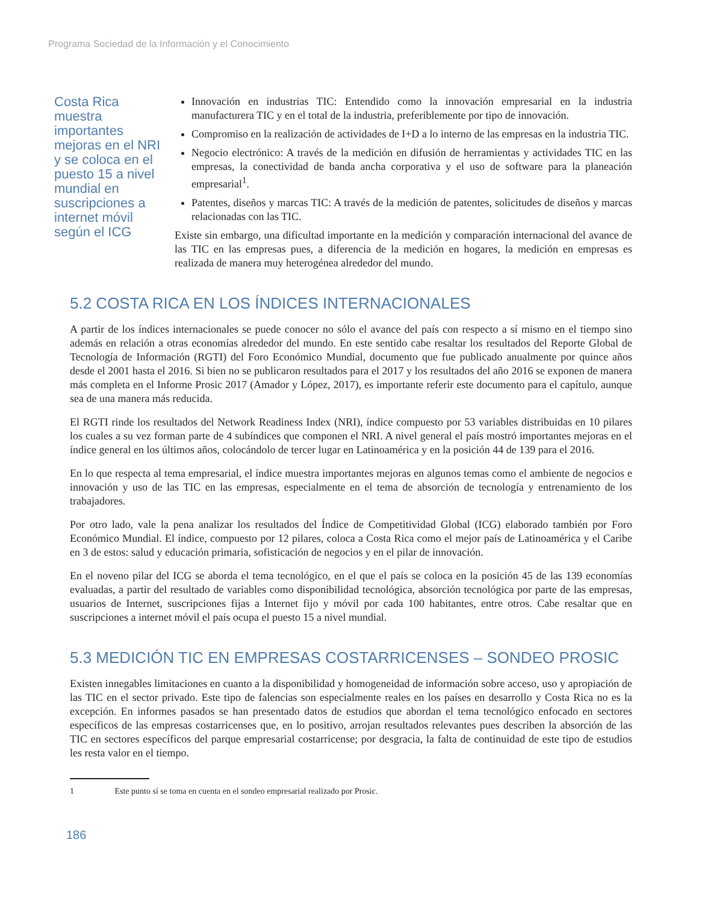Programa Sociedad de la Información y el Conocimiento
Costa Rica muestra importantes mejoras en el NRI y se coloca en el puesto 15 a nivel mundial en suscripciones a internet móvil según el ICG
Innovación en industrias TIC: Entendido como la innovación empresarial en la industria manufacturera TIC y en el total de la industria, preferiblemente por tipo de innovación.
Compromiso en la realización de actividades de I+D a lo interno de las empresas en la industria TIC.
Negocio electrónico: A través de la medición en difusión de herramientas y actividades TIC en las empresas, la conectividad de banda ancha corporativa y el uso de software para la planeación empresarial<sup>1</sup>.
Patentes, diseños y marcas TIC: A través de la medición de patentes, solicitudes de diseños y marcas relacionadas con las TIC.
Existe sin embargo, una dificultad importante en la medición y comparación internacional del avance de las TIC en las empresas pues, a diferencia de la medición en hogares, la medición en empresas es realizada de manera muy heterogénea alrededor del mundo.
5.2 COSTA RICA EN LOS ÍNDICES INTERNACIONALES
A partir de los índices internacionales se puede conocer no sólo el avance del país con respecto a sí mismo en el tiempo sino además en relación a otras economías alrededor del mundo. En este sentido cabe resaltar los resultados del Reporte Global de Tecnología de Información (RGTI) del Foro Económico Mundial, documento que fue publicado anualmente por quince años desde el 2001 hasta el 2016. Si bien no se publicaron resultados para el 2017 y los resultados del año 2016 se exponen de manera más completa en el Informe Prosic 2017 (Amador y López, 2017), es importante referir este documento para el capítulo, aunque sea de una manera más reducida.
El RGTI rinde los resultados del Network Readiness Index (NRI), índice compuesto por 53 variables distribuidas en 10 pilares los cuales a su vez forman parte de 4 subíndices que componen el NRI. A nivel general el país mostró importantes mejoras en el índice general en los últimos años, colocándolo de tercer lugar en Latinoamérica y en la posición 44 de 139 para el 2016.
En lo que respecta al tema empresarial, el índice muestra importantes mejoras en algunos temas como el ambiente de negocios e innovación y uso de las TIC en las empresas, especialmente en el tema de absorción de tecnología y entrenamiento de los trabajadores.
Por otro lado, vale la pena analizar los resultados del Índice de Competitividad Global (ICG) elaborado también por Foro Económico Mundial. El índice, compuesto por 12 pilares, coloca a Costa Rica como el mejor país de Latinoamérica y el Caribe en 3 de estos: salud y educación primaria, sofisticación de negocios y en el pilar de innovación.
En el noveno pilar del ICG se aborda el tema tecnológico, en el que el país se coloca en la posición 45 de las 139 economías evaluadas, a partir del resultado de variables como disponibilidad tecnológica, absorción tecnológica por parte de las empresas, usuarios de Internet, suscripciones fijas a Internet fijo y móvil por cada 100 habitantes, entre otros. Cabe resaltar que en suscripciones a internet móvil el país ocupa el puesto 15 a nivel mundial.
5.3 MEDICIÓN TIC EN EMPRESAS COSTARRICENSES – SONDEO PROSIC
Existen innegables limitaciones en cuanto a la disponibilidad y homogeneidad de información sobre acceso, uso y apropiación de las TIC en el sector privado. Este tipo de falencias son especialmente reales en los países en desarrollo y Costa Rica no es la excepción. En informes pasados se han presentado datos de estudios que abordan el tema tecnológico enfocado en sectores específicos de las empresas costarricenses que, en lo positivo, arrojan resultados relevantes pues describen la absorción de las TIC en sectores específicos del parque empresarial costarricense; por desgracia, la falta de continuidad de este tipo de estudios les resta valor en el tiempo.
1 Este punto sí se toma en cuenta en el sondeo empresarial realizado por Prosic.
186